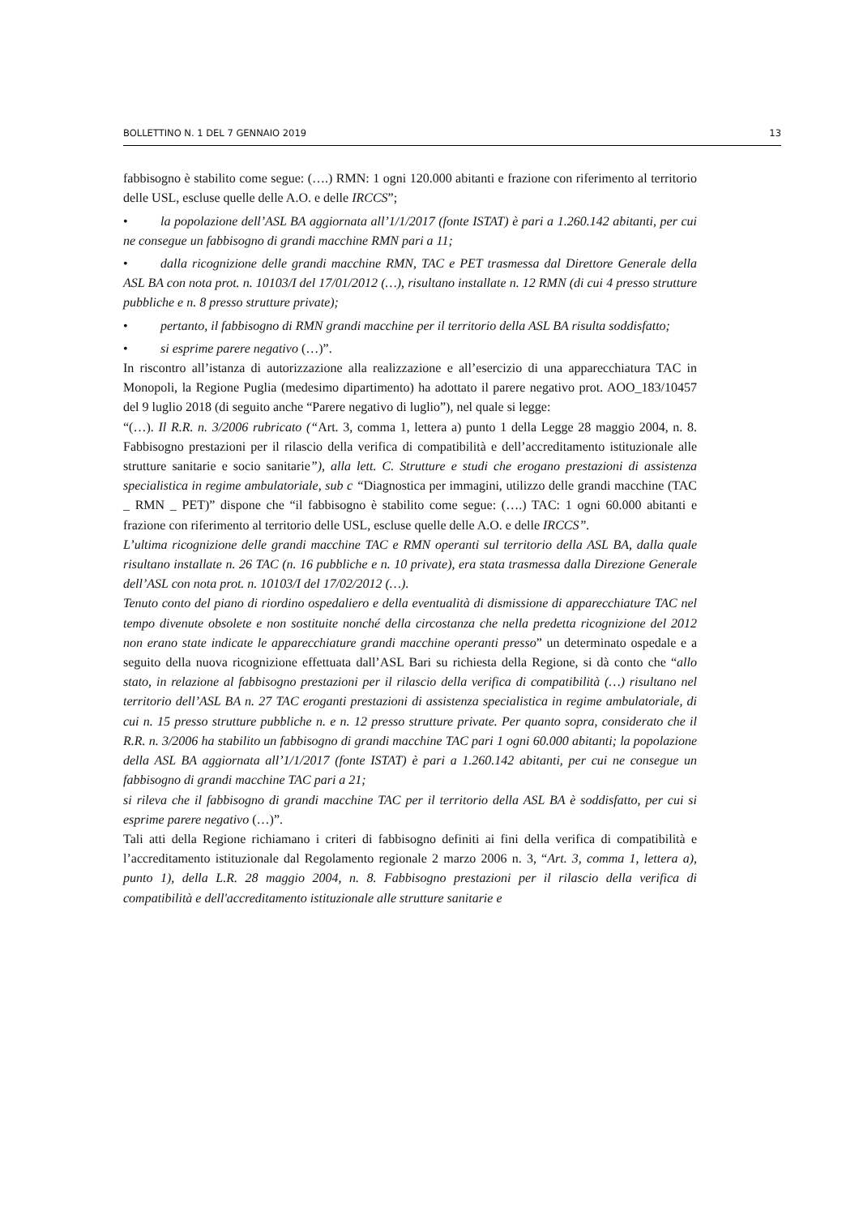BOLLETTINO N. 1 DEL 7 GENNAIO 2019 13
fabbisogno è stabilito come segue: (….) RMN: 1 ogni 120.000 abitanti e frazione con riferimento al territorio delle USL, escluse quelle delle A.O. e delle IRCCS”;
• la popolazione dell’ASL BA aggiornata all’1/1/2017 (fonte ISTAT) è pari a 1.260.142 abitanti, per cui ne consegue un fabbisogno di grandi macchine RMN pari a 11;
• dalla ricognizione delle grandi macchine RMN, TAC e PET trasmessa dal Direttore Generale della ASL BA con nota prot. n. 10103/I del 17/01/2012 (…), risultano installate n. 12 RMN (di cui 4 presso strutture pubbliche e n. 8 presso strutture private);
• pertanto, il fabbisogno di RMN grandi macchine per il territorio della ASL BA risulta soddisfatto;
• si esprime parere negativo (…)”.
In riscontro all’istanza di autorizzazione alla realizzazione e all’esercizio di una apparecchiatura TAC in Monopoli, la Regione Puglia (medesimo dipartimento) ha adottato il parere negativo prot. AOO_183/10457 del 9 luglio 2018 (di seguito anche “Parere negativo di luglio”), nel quale si legge:
“(…). Il R.R. n. 3/2006 rubricato (“Art. 3, comma 1, lettera a) punto 1 della Legge 28 maggio 2004, n. 8. Fabbisogno prestazioni per il rilascio della verifica di compatibilità e dell’accreditamento istituzionale alle strutture sanitarie e socio sanitarie”), alla lett. C. Strutture e studi che erogano prestazioni di assistenza specialistica in regime ambulatoriale, sub c “Diagnostica per immagini, utilizzo delle grandi macchine (TAC _ RMN _ PET)” dispone che “il fabbisogno è stabilito come segue: (….) TAC: 1 ogni 60.000 abitanti e frazione con riferimento al territorio delle USL, escluse quelle delle A.O. e delle IRCCS”.
L’ultima ricognizione delle grandi macchine TAC e RMN operanti sul territorio della ASL BA, dalla quale risultano installate n. 26 TAC (n. 16 pubbliche e n. 10 private), era stata trasmessa dalla Direzione Generale dell’ASL con nota prot. n. 10103/I del 17/02/2012 (…).
Tenuto conto del piano di riordino ospedaliero e della eventualità di dismissione di apparecchiature TAC nel tempo divenute obsolete e non sostituite nonché della circostanza che nella predetta ricognizione del 2012 non erano state indicate le apparecchiature grandi macchine operanti presso” un determinato ospedale e a seguito della nuova ricognizione effettuata dall’ASL Bari su richiesta della Regione, si dà conto che “allo stato, in relazione al fabbisogno prestazioni per il rilascio della verifica di compatibilità (…) risultano nel territorio dell’ASL BA n. 27 TAC eroganti prestazioni di assistenza specialistica in regime ambulatoriale, di cui n. 15 presso strutture pubbliche n. e n. 12 presso strutture private. Per quanto sopra, considerato che il R.R. n. 3/2006 ha stabilito un fabbisogno di grandi macchine TAC pari 1 ogni 60.000 abitanti; la popolazione della ASL BA aggiornata all’1/1/2017 (fonte ISTAT) è pari a 1.260.142 abitanti, per cui ne consegue un fabbisogno di grandi macchine TAC pari a 21;
si rileva che il fabbisogno di grandi macchine TAC per il territorio della ASL BA è soddisfatto, per cui si esprime parere negativo (…)”.
Tali atti della Regione richiamano i criteri di fabbisogno definiti ai fini della verifica di compatibilità e l’accreditamento istituzionale dal Regolamento regionale 2 marzo 2006 n. 3, “Art. 3, comma 1, lettera a), punto 1), della L.R. 28 maggio 2004, n. 8. Fabbisogno prestazioni per il rilascio della verifica di compatibilità e dell'accreditamento istituzionale alle strutture sanitarie e